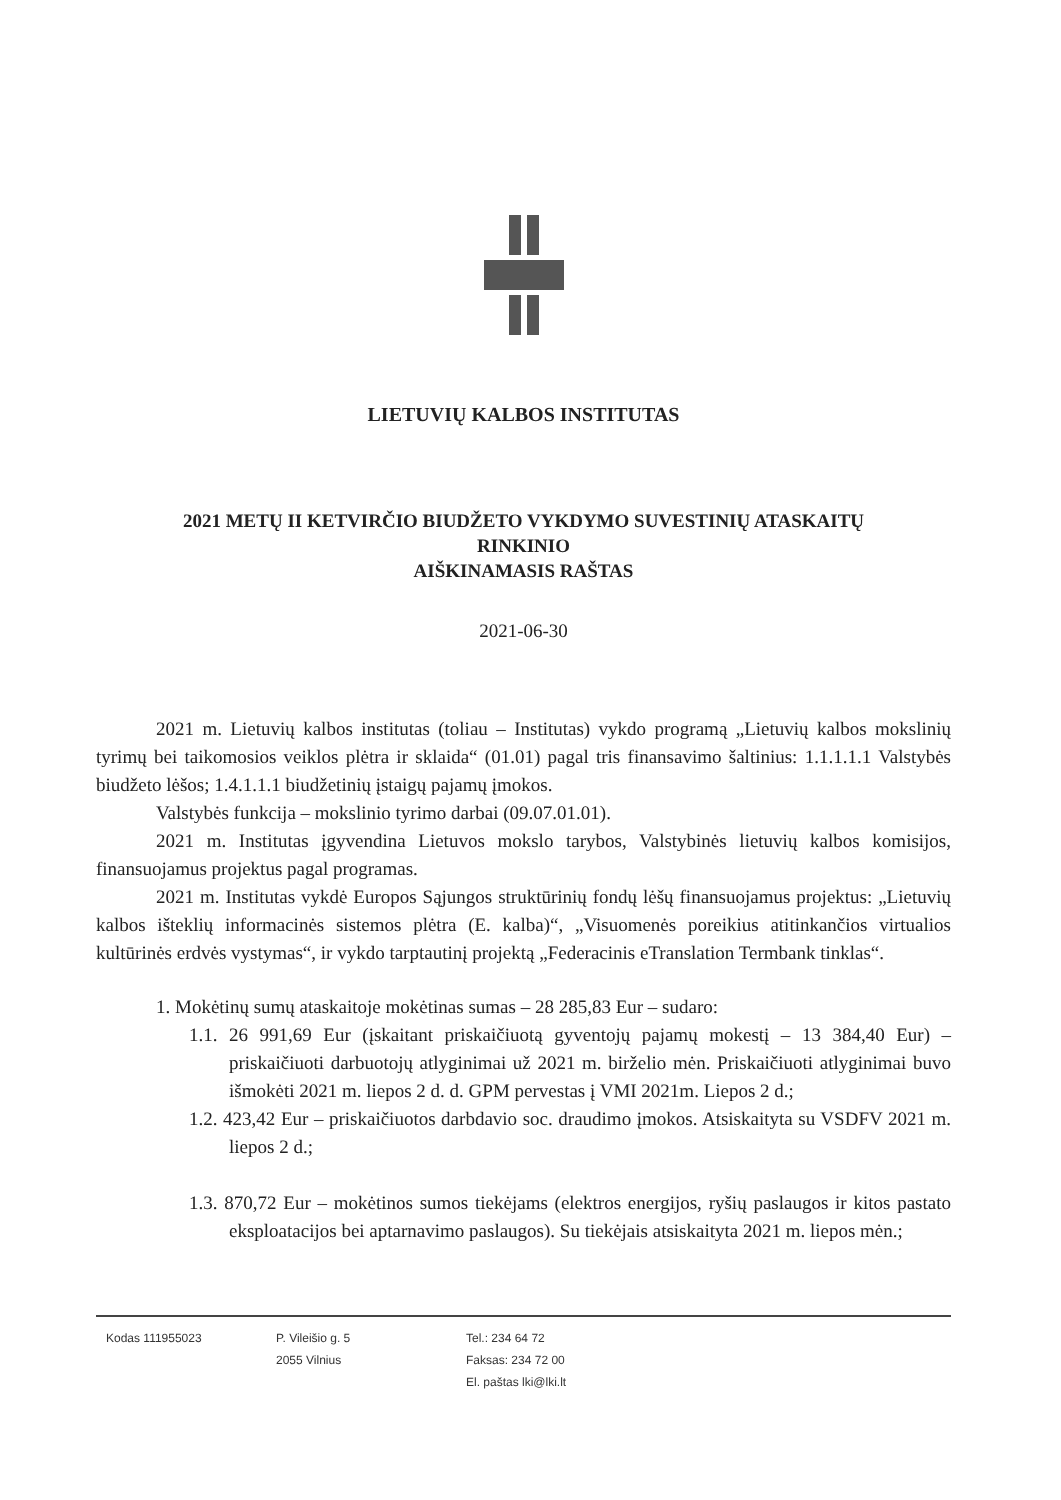LIETUVIŲ KALBOS INSTITUTAS
2021 METŲ II KETVIRČIO BIUDŽETO VYKDYMO SUVESTINIŲ ATASKAITŲ
RINKINIO
AIŠKINAMASIS RAŠTAS
2021-06-30
2021 m. Lietuvių kalbos institutas (toliau – Institutas) vykdo programą „Lietuvių kalbos mokslinių tyrimų bei taikomosios veiklos plėtra ir sklaida“ (01.01) pagal tris finansavimo šaltinius: 1.1.1.1.1 Valstybės biudžeto lėšos; 1.4.1.1.1 biudžetinių įstaigų pajamų įmokos.
Valstybės funkcija – mokslinio tyrimo darbai (09.07.01.01).
2021 m. Institutas įgyvendina Lietuvos mokslo tarybos, Valstybinės lietuvių kalbos komisijos, finansuojamus projektus pagal programas.
2021 m. Institutas vykdė Europos Sąjungos struktūrinių fondų lėšų finansuojamus projektus: „Lietuvių kalbos išteklių informacinės sistemos plėtra (E. kalba)“, „Visuomenės poreikius atitinkančios virtualios kultūrinės erdvės vystymas“, ir vykdo tarptautinį projektą „Federacinis eTranslation Termbank tinklas“.
1. Mokėtinų sumų ataskaitoje mokėtinas sumas – 28 285,83 Eur – sudaro:
1.1. 26 991,69 Eur (įskaitant priskaičiuotą gyventojų pajamų mokestį – 13 384,40 Eur) – priskaičiuoti darbuotojų atlyginimai už 2021 m. birželio mėn. Priskaičiuoti atlyginimai buvo išmokėti 2021 m. liepos 2 d. d. GPM pervestas į VMI 2021m. Liepos 2 d.;
1.2. 423,42 Eur – priskaičiuotos darbdavio soc. draudimo įmokos. Atsiskaityta su VSDFV 2021 m. liepos 2 d.;
1.3. 870,72 Eur – mokėtinos sumos tiekėjams (elektros energijos, ryšių paslaugos ir kitos pastato eksploatacijos bei aptarnavimo paslaugos). Su tiekėjais atsiskaityta 2021 m. liepos mėn.;
Kodas 111955023 P. Vileišio g. 5
2055 Vilnius
Tel.: 234 64 72
Faksas: 234 72 00
El. paštas lki@lki.lt